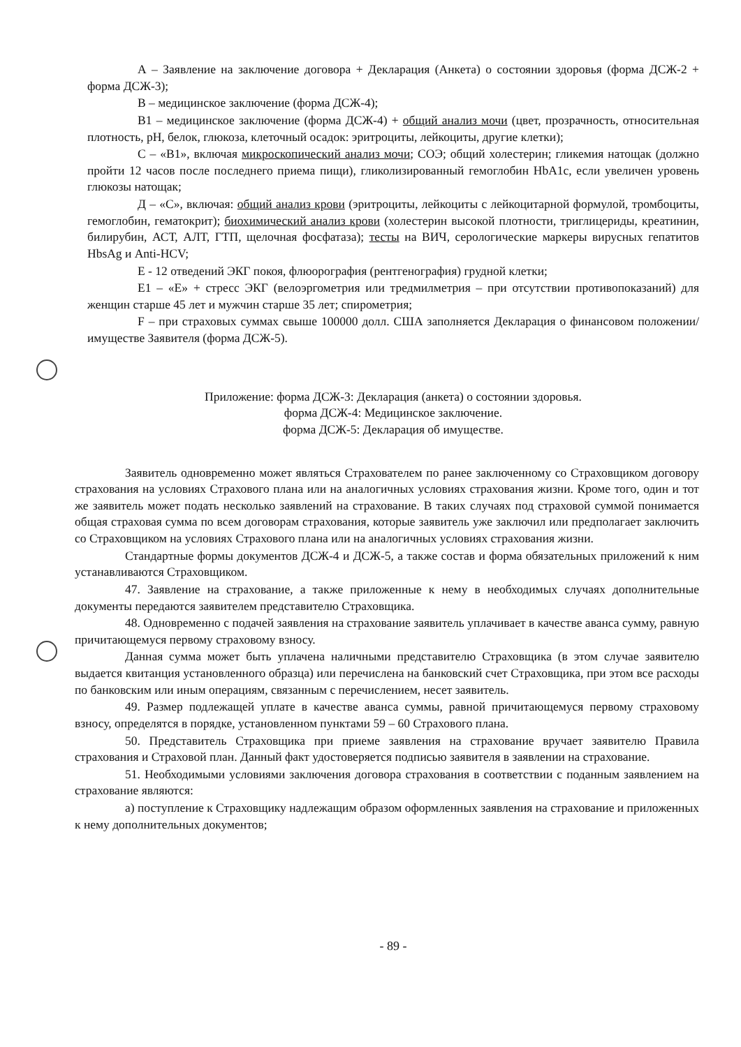А – Заявление на заключение договора + Декларация (Анкета) о состоянии здоровья (форма ДСЖ-2 + форма ДСЖ-3);
В – медицинское заключение (форма ДСЖ-4);
В1 – медицинское заключение (форма ДСЖ-4) + общий анализ мочи (цвет, прозрачность, относительная плотность, рН, белок, глюкоза, клеточный осадок: эритроциты, лейкоциты, другие клетки);
С – «В1», включая микроскопический анализ мочи; СОЭ; общий холестерин; гликемия натощак (должно пройти 12 часов после последнего приема пищи), гликолизированный гемоглобин HbA1c, если увеличен уровень глюкозы натощак;
Д – «С», включая: общий анализ крови (эритроциты, лейкоциты с лейкоцитарной формулой, тромбоциты, гемоглобин, гематокрит); биохимический анализ крови (холестерин высокой плотности, триглицериды, креатинин, билирубин, АСТ, АЛТ, ГТП, щелочная фосфатаза); тесты на ВИЧ, серологические маркеры вирусных гепатитов HbsAg и Anti-HCV;
Е - 12 отведений ЭКГ покоя, флюорография (рентгенография) грудной клетки;
Е1 – «Е» + стресс ЭКГ (велоэргометрия или тредмилметрия – при отсутствии противопоказаний) для женщин старше 45 лет и мужчин старше 35 лет; спирометрия;
F – при страховых суммах свыше 100000 долл. США заполняется Декларация о финансовом положении/имуществе Заявителя (форма ДСЖ-5).
Приложение: форма ДСЖ-3: Декларация (анкета) о состоянии здоровья.
форма ДСЖ-4: Медицинское заключение.
форма ДСЖ-5: Декларация об имуществе.
Заявитель одновременно может являться Страхователем по ранее заключенному со Страховщиком договору страхования на условиях Страхового плана или на аналогичных условиях страхования жизни. Кроме того, один и тот же заявитель может подать несколько заявлений на страхование. В таких случаях под страховой суммой понимается общая страховая сумма по всем договорам страхования, которые заявитель уже заключил или предполагает заключить со Страховщиком на условиях Страхового плана или на аналогичных условиях страхования жизни.
Стандартные формы документов ДСЖ-4 и ДСЖ-5, а также состав и форма обязательных приложений к ним устанавливаются Страховщиком.
47. Заявление на страхование, а также приложенные к нему в необходимых случаях дополнительные документы передаются заявителем представителю Страховщика.
48. Одновременно с подачей заявления на страхование заявитель уплачивает в качестве аванса сумму, равную причитающемуся первому страховому взносу.
Данная сумма может быть уплачена наличными представителю Страховщика (в этом случае заявителю выдается квитанция установленного образца) или перечислена на банковский счет Страховщика, при этом все расходы по банковским или иным операциям, связанным с перечислением, несет заявитель.
49. Размер подлежащей уплате в качестве аванса суммы, равной причитающемуся первому страховому взносу, определятся в порядке, установленном пунктами 59 – 60 Страхового плана.
50. Представитель Страховщика при приеме заявления на страхование вручает заявителю Правила страхования и Страховой план. Данный факт удостоверяется подписью заявителя в заявлении на страхование.
51. Необходимыми условиями заключения договора страхования в соответствии с поданным заявлением на страхование являются:
а) поступление к Страховщику надлежащим образом оформленных заявления на страхование и приложенных к нему дополнительных документов;
- 89 -